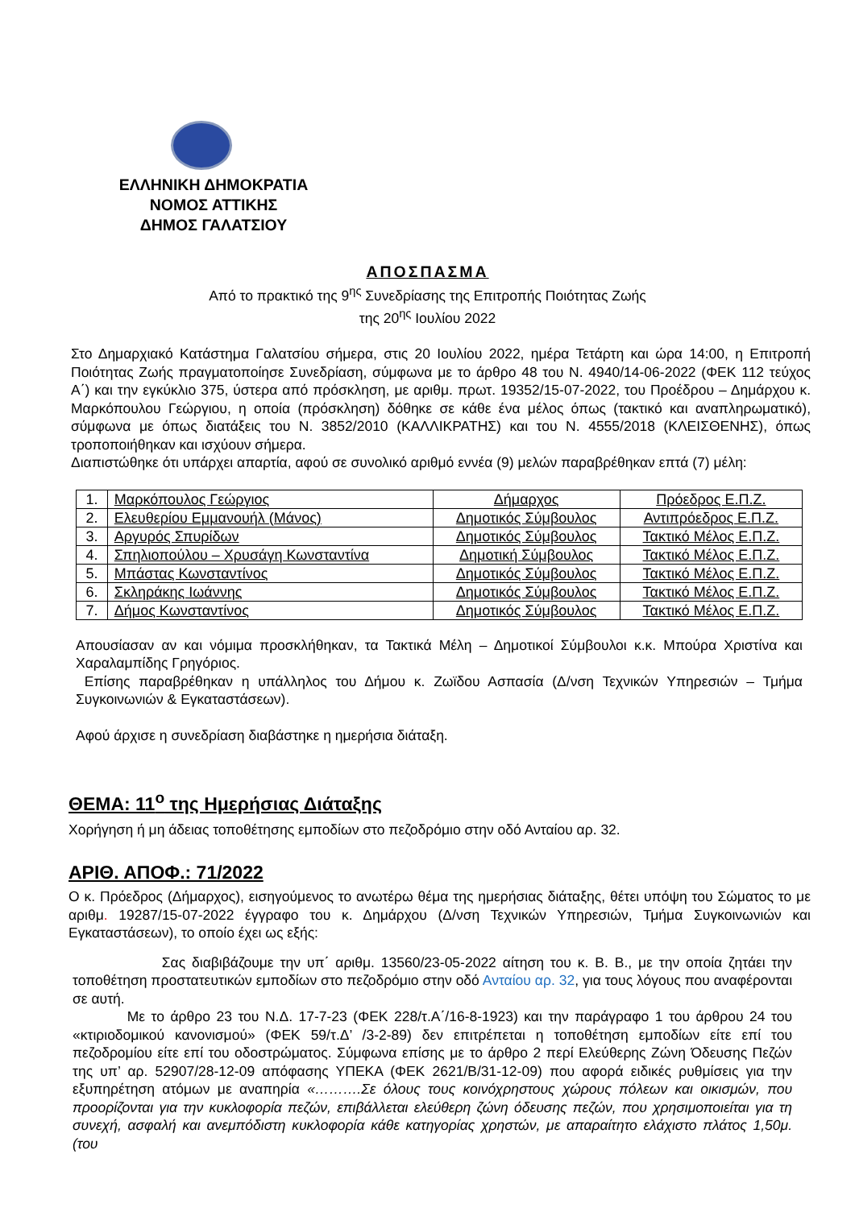ΕΛΛΗΝΙΚΗ ΔΗΜΟΚΡΑΤΙΑ
ΝΟΜΟΣ ΑΤΤΙΚΗΣ
ΔΗΜΟΣ ΓΑΛΑΤΣΙΟΥ
ΑΠΟΣΠΑΣΜΑ
Από το πρακτικό της 9<sup>ης</sup> Συνεδρίασης της Επιτροπής Ποιότητας Ζωής
της 20<sup>ης</sup> Ιουλίου 2022
Στο Δημαρχιακό Κατάστημα Γαλατσίου σήμερα, στις 20 Ιουλίου 2022, ημέρα Τετάρτη και ώρα 14:00, η Επιτροπή Ποιότητας Ζωής πραγματοποίησε Συνεδρίαση, σύμφωνα με το άρθρο 48 του Ν. 4940/14-06-2022 (ΦΕΚ 112 τεύχος Α΄) και την εγκύκλιο 375, ύστερα από πρόσκληση, με αριθμ. πρωτ. 19352/15-07-2022, του Προέδρου – Δημάρχου κ. Μαρκόπουλου Γεώργιου, η οποία (πρόσκληση) δόθηκε σε κάθε ένα μέλος όπως (τακτικό και αναπληρωματικό), σύμφωνα με όπως διατάξεις του Ν. 3852/2010 (ΚΑΛΛΙΚΡΑΤΗΣ) και του Ν. 4555/2018 (ΚΛΕΙΣΘΕΝΗΣ), όπως τροποποιήθηκαν και ισχύουν σήμερα.
Διαπιστώθηκε ότι υπάρχει απαρτία, αφού σε συνολικό αριθμό εννέα (9) μελών παραβρέθηκαν επτά (7) μέλη:
| 1. | Μαρκόπουλος Γεώργιος | Δήμαρχος | Πρόεδρος Ε.Π.Ζ. |
| 2. | Ελευθερίου Εμμανουήλ (Μάνος) | Δημοτικός Σύμβουλος | Αντιπρόεδρος Ε.Π.Ζ. |
| 3. | Αργυρός Σπυρίδων | Δημοτικός Σύμβουλος | Τακτικό Μέλος Ε.Π.Ζ. |
| 4. | Σπηλιοπούλου – Χρυσάγη Κωνσταντίνα | Δημοτική Σύμβουλος | Τακτικό Μέλος Ε.Π.Ζ. |
| 5. | Μπάστας Κωνσταντίνος | Δημοτικός Σύμβουλος | Τακτικό Μέλος Ε.Π.Ζ. |
| 6. | Σκληράκης Ιωάννης | Δημοτικός Σύμβουλος | Τακτικό Μέλος Ε.Π.Ζ. |
| 7. | Δήμος Κωνσταντίνος | Δημοτικός Σύμβουλος | Τακτικό Μέλος Ε.Π.Ζ. |
Απουσίασαν αν και νόμιμα προσκλήθηκαν, τα Τακτικά Μέλη – Δημοτικοί Σύμβουλοι κ.κ. Μπούρα Χριστίνα και Χαραλαμπίδης Γρηγόριος.
Επίσης παραβρέθηκαν η υπάλληλος του Δήμου κ. Ζωϊδου Ασπασία (Δ/νση Τεχνικών Υπηρεσιών – Τμήμα Συγκοινωνιών & Εγκαταστάσεων).
Αφού άρχισε η συνεδρίαση διαβάστηκε η ημερήσια διάταξη.
ΘΕΜΑ: 11<sup>ο</sup> της Ημερήσιας Διάταξης
Χορήγηση ή μη άδειας τοποθέτησης εμποδίων στο πεζοδρόμιο στην οδό Ανταίου αρ. 32.
ΑΡΙΘ. ΑΠΟΦ.: 71/2022
Ο κ. Πρόεδρος (Δήμαρχος), εισηγούμενος το ανωτέρω θέμα της ημερήσιας διάταξης, θέτει υπόψη του Σώματος το με αριθμ. 19287/15-07-2022 έγγραφο του κ. Δημάρχου (Δ/νση Τεχνικών Υπηρεσιών, Τμήμα Συγκοινωνιών και Εγκαταστάσεων), το οποίο έχει ως εξής:
Σας διαβιβάζουμε την υπ΄ αριθμ. 13560/23-05-2022 αίτηση του κ. Β. Β., με την οποία ζητάει την τοποθέτηση προστατευτικών εμποδίων στο πεζοδρόμιο στην οδό Ανταίου αρ. 32, για τους λόγους που αναφέρονται σε αυτή.
Με το άρθρο 23 του Ν.Δ. 17-7-23 (ΦΕΚ 228/τ.Α΄/16-8-1923) και την παράγραφο 1 του άρθρου 24 του «κτιριοδομικού κανονισμού» (ΦΕΚ 59/τ.Δ’ /3-2-89) δεν επιτρέπεται η τοποθέτηση εμποδίων είτε επί του πεζοδρομίου είτε επί του οδοστρώματος. Σύμφωνα επίσης με το άρθρο 2 περί Ελεύθερης Ζώνη Όδευσης Πεζών της υπ’ αρ. 52907/28-12-09 απόφασης ΥΠΕΚΑ (ΦΕΚ 2621/Β/31-12-09) που αφορά ειδικές ρυθμίσεις για την εξυπηρέτηση ατόμων με αναπηρία «……….Σε όλους τους κοινόχρηστους χώρους πόλεων και οικισμών, που προορίζονται για την κυκλοφορία πεζών, επιβάλλεται ελεύθερη ζώνη όδευσης πεζών, που χρησιμοποιείται για τη συνεχή, ασφαλή και ανεμπόδιστη κυκλοφορία κάθε κατηγορίας χρηστών, με απαραίτητο ελάχιστο πλάτος 1,50μ. (του